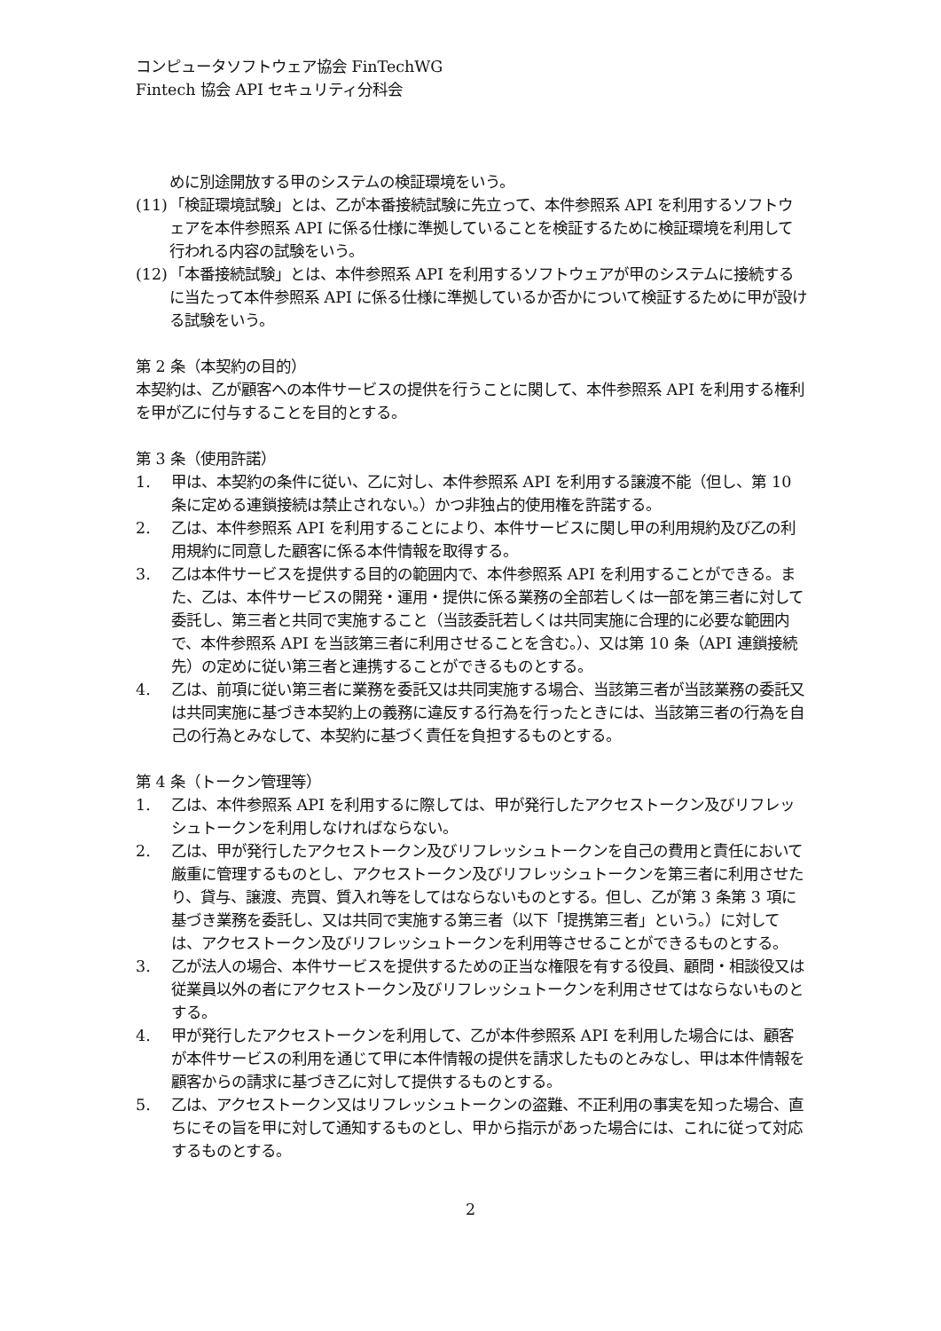コンピュータソフトウェア協会 FinTechWG
Fintech 協会 API セキュリティ分科会
めに別途開放する甲のシステムの検証環境をいう。
(11) 「検証環境試験」とは、乙が本番接続試験に先立って、本件参照系 API を利用するソフトウェアを本件参照系 API に係る仕様に準拠していることを検証するために検証環境を利用して行われる内容の試験をいう。
(12) 「本番接続試験」とは、本件参照系 API を利用するソフトウェアが甲のシステムに接続するに当たって本件参照系 API に係る仕様に準拠しているか否かについて検証するために甲が設ける試験をいう。
第 2 条（本契約の目的）
本契約は、乙が顧客への本件サービスの提供を行うことに関して、本件参照系 API を利用する権利を甲が乙に付与することを目的とする。
第 3 条（使用許諾）
1. 甲は、本契約の条件に従い、乙に対し、本件参照系 API を利用する譲渡不能（但し、第 10 条に定める連鎖接続は禁止されない。）かつ非独占的使用権を許諾する。
2. 乙は、本件参照系 API を利用することにより、本件サービスに関し甲の利用規約及び乙の利用規約に同意した顧客に係る本件情報を取得する。
3. 乙は本件サービスを提供する目的の範囲内で、本件参照系 API を利用することができる。また、乙は、本件サービスの開発・運用・提供に係る業務の全部若しくは一部を第三者に対して委託し、第三者と共同で実施すること（当該委託若しくは共同実施に合理的に必要な範囲内で、本件参照系 API を当該第三者に利用させることを含む。）、又は第 10 条（API 連鎖接続先）の定めに従い第三者と連携することができるものとする。
4. 乙は、前項に従い第三者に業務を委託又は共同実施する場合、当該第三者が当該業務の委託又は共同実施に基づき本契約上の義務に違反する行為を行ったときには、当該第三者の行為を自己の行為とみなして、本契約に基づく責任を負担するものとする。
第 4 条（トークン管理等）
1. 乙は、本件参照系 API を利用するに際しては、甲が発行したアクセストークン及びリフレッシュトークンを利用しなければならない。
2. 乙は、甲が発行したアクセストークン及びリフレッシュトークンを自己の費用と責任において厳重に管理するものとし、アクセストークン及びリフレッシュトークンを第三者に利用させたり、貸与、譲渡、売買、質入れ等をしてはならないものとする。但し、乙が第 3 条第 3 項に基づき業務を委託し、又は共同で実施する第三者（以下「提携第三者」という。）に対しては、アクセストークン及びリフレッシュトークンを利用等させることができるものとする。
3. 乙が法人の場合、本件サービスを提供するための正当な権限を有する役員、顧問・相談役又は従業員以外の者にアクセストークン及びリフレッシュトークンを利用させてはならないものとする。
4. 甲が発行したアクセストークンを利用して、乙が本件参照系 API を利用した場合には、顧客が本件サービスの利用を通じて甲に本件情報の提供を請求したものとみなし、甲は本件情報を顧客からの請求に基づき乙に対して提供するものとする。
5. 乙は、アクセストークン又はリフレッシュトークンの盗難、不正利用の事実を知った場合、直ちにその旨を甲に対して通知するものとし、甲から指示があった場合には、これに従って対応するものとする。
2